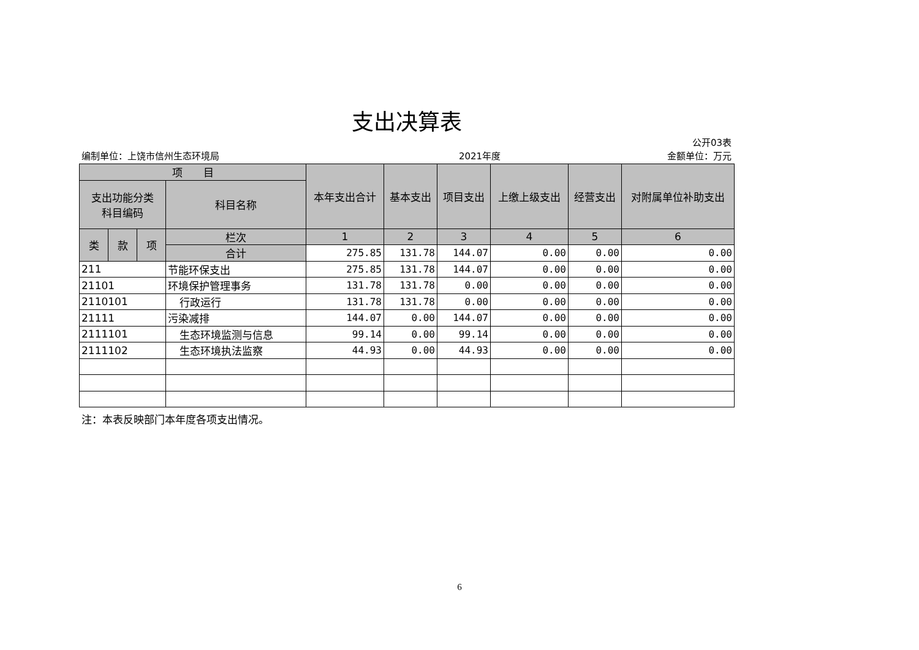支出决算表
公开03表
编制单位：上饶市信州生态环境局 2021年度 金额单位：万元
| 项 目 | | | | 本年支出合计 | 基本支出 | 项目支出 | 上缴上级支出 | 经营支出 | 对附属单位补助支出 |
| --- | --- | --- | --- | --- | --- | --- | --- | --- | --- |
| 支出功能分类 科目编码 | | | 科目名称 | | | | | | |
| 类 | 款 | 项 | 栏次 | 1 | 2 | 3 | 4 | 5 | 6 |
| | | | 合计 | 275.85 | 131.78 | 144.07 | 0.00 | 0.00 | 0.00 |
| 211 | | | 节能环保支出 | 275.85 | 131.78 | 144.07 | 0.00 | 0.00 | 0.00 |
| 21101 | | | 环境保护管理事务 | 131.78 | 131.78 | 0.00 | 0.00 | 0.00 | 0.00 |
| 2110101 | | | 行政运行 | 131.78 | 131.78 | 0.00 | 0.00 | 0.00 | 0.00 |
| 21111 | | | 污染减排 | 144.07 | 0.00 | 144.07 | 0.00 | 0.00 | 0.00 |
| 2111101 | | | 生态环境监测与信息 | 99.14 | 0.00 | 99.14 | 0.00 | 0.00 | 0.00 |
| 2111102 | | | 生态环境执法监察 | 44.93 | 0.00 | 44.93 | 0.00 | 0.00 | 0.00 |
注：本表反映部门本年度各项支出情况。
6